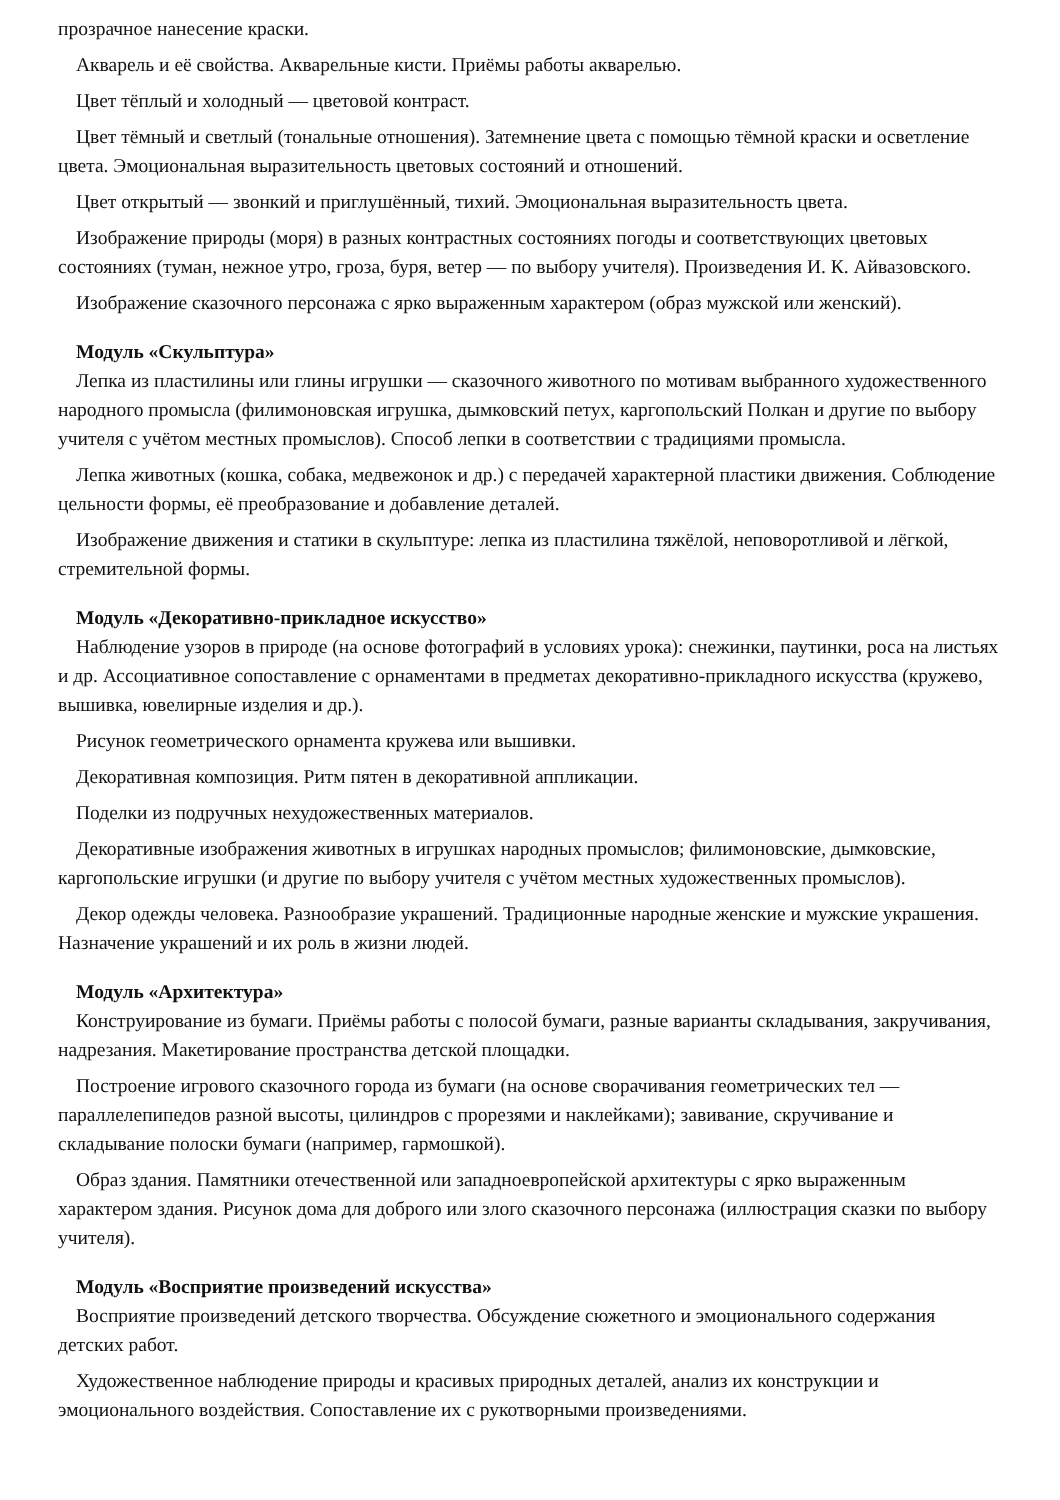прозрачное нанесение краски.
Акварель и её свойства. Акварельные кисти. Приёмы работы акварелью.
Цвет тёплый и холодный — цветовой контраст.
Цвет тёмный и светлый (тональные отношения). Затемнение цвета с помощью тёмной краски и осветление цвета. Эмоциональная выразительность цветовых состояний и отношений.
Цвет открытый — звонкий и приглушённый, тихий. Эмоциональная выразительность цвета.
Изображение природы (моря) в разных контрастных состояниях погоды и соответствующих цветовых состояниях (туман, нежное утро, гроза, буря, ветер — по выбору учителя). Произведения И. К. Айвазовского.
Изображение сказочного персонажа с ярко выраженным характером (образ мужской или женский).
Модуль «Скульптура»
Лепка из пластилины или глины игрушки — сказочного животного по мотивам выбранного художественного народного промысла (филимоновская игрушка, дымковский петух, каргопольский Полкан и другие по выбору учителя с учётом местных промыслов). Способ лепки в соответствии с традициями промысла.
Лепка животных (кошка, собака, медвежонок и др.) с передачей характерной пластики движения. Соблюдение цельности формы, её преобразование и добавление деталей.
Изображение движения и статики в скульптуре: лепка из пластилина тяжёлой, неповоротливой и лёгкой, стремительной формы.
Модуль «Декоративно-прикладное искусство»
Наблюдение узоров в природе (на основе фотографий в условиях урока): снежинки, паутинки, роса на листьях и др. Ассоциативное сопоставление с орнаментами в предметах декоративно-прикладного искусства (кружево, вышивка, ювелирные изделия и др.).
Рисунок геометрического орнамента кружева или вышивки.
Декоративная композиция. Ритм пятен в декоративной аппликации.
Поделки из подручных нехудожественных материалов.
Декоративные изображения животных в игрушках народных промыслов; филимоновские, дымковские, каргопольские игрушки (и другие по выбору учителя с учётом местных художественных промыслов).
Декор одежды человека. Разнообразие украшений. Традиционные народные женские и мужские украшения. Назначение украшений и их роль в жизни людей.
Модуль «Архитектура»
Конструирование из бумаги. Приёмы работы с полосой бумаги, разные варианты складывания, закручивания, надрезания. Макетирование пространства детской площадки.
Построение игрового сказочного города из бумаги (на основе сворачивания геометрических тел — параллелепипедов разной высоты, цилиндров с прорезями и наклейками); завивание, скручивание и складывание полоски бумаги (например, гармошкой).
Образ здания. Памятники отечественной или западноевропейской архитектуры с ярко выраженным характером здания. Рисунок дома для доброго или злого сказочного персонажа (иллюстрация сказки по выбору учителя).
Модуль «Восприятие произведений искусства»
Восприятие произведений детского творчества. Обсуждение сюжетного и эмоционального содержания детских работ.
Художественное наблюдение природы и красивых природных деталей, анализ их конструкции и эмоционального воздействия. Сопоставление их с рукотворными произведениями.